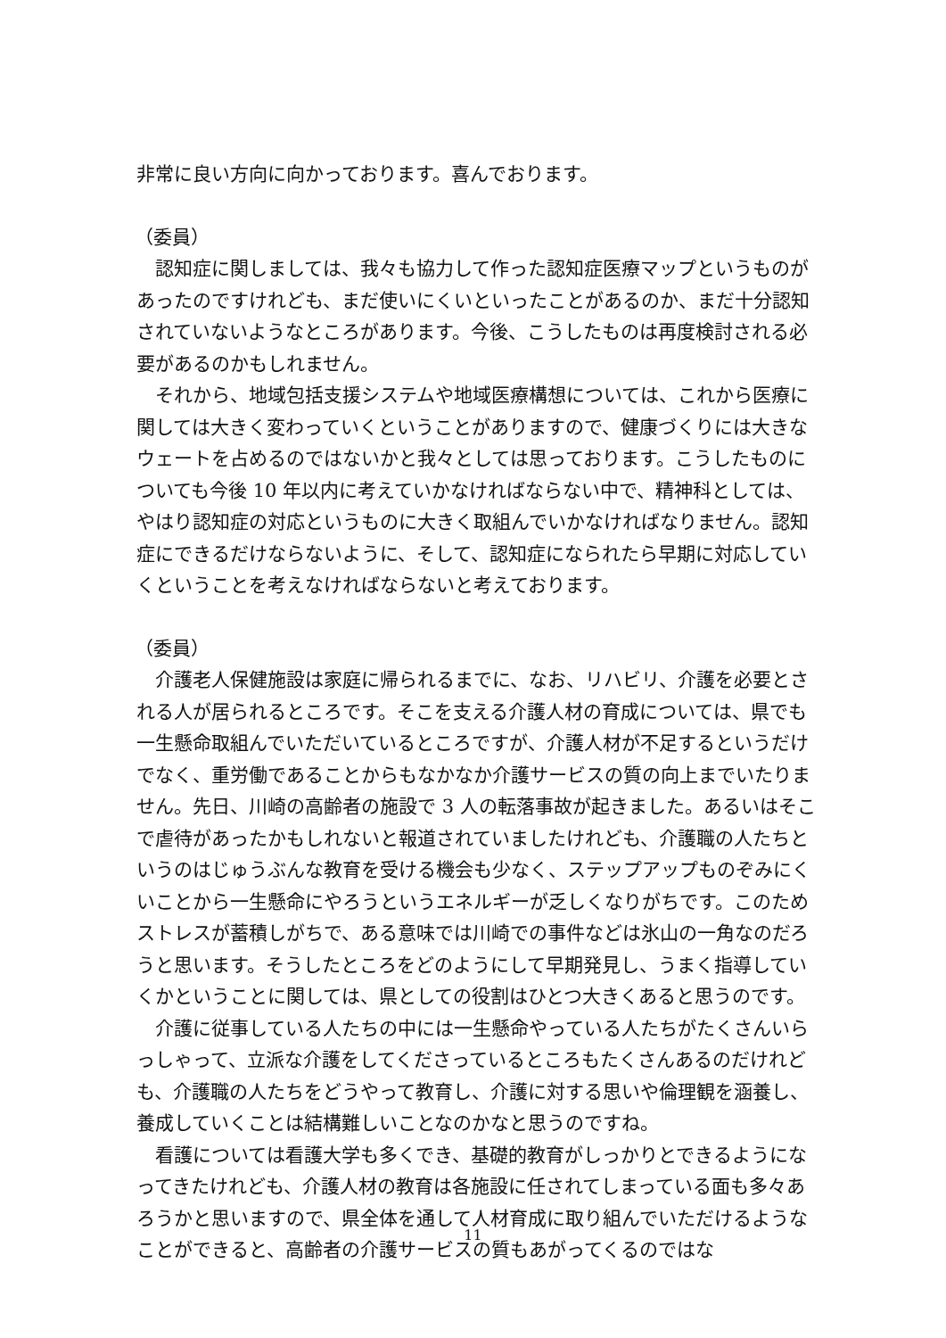非常に良い方向に向かっております。喜んでおります。
（委員）
認知症に関しましては、我々も協力して作った認知症医療マップというものがあったのですけれども、まだ使いにくいといったことがあるのか、まだ十分認知されていないようなところがあります。今後、こうしたものは再度検討される必要があるのかもしれません。
それから、地域包括支援システムや地域医療構想については、これから医療に関しては大きく変わっていくということがありますので、健康づくりには大きなウェートを占めるのではないかと我々としては思っております。こうしたものについても今後 10 年以内に考えていかなければならない中で、精神科としては、やはり認知症の対応というものに大きく取組んでいかなければなりません。認知症にできるだけならないように、そして、認知症になられたら早期に対応していくということを考えなければならないと考えております。
（委員）
介護老人保健施設は家庭に帰られるまでに、なお、リハビリ、介護を必要とされる人が居られるところです。そこを支える介護人材の育成については、県でも一生懸命取組んでいただいているところですが、介護人材が不足するというだけでなく、重労働であることからもなかなか介護サービスの質の向上までいたりません。先日、川崎の高齢者の施設で 3 人の転落事故が起きました。あるいはそこで虐待があったかもしれないと報道されていましたけれども、介護職の人たちというのはじゅうぶんな教育を受ける機会も少なく、ステップアップものぞみにくいことから一生懸命にやろうというエネルギーが乏しくなりがちです。このためストレスが蓄積しがちで、ある意味では川崎での事件などは氷山の一角なのだろうと思います。そうしたところをどのようにして早期発見し、うまく指導していくかということに関しては、県としての役割はひとつ大きくあると思うのです。
介護に従事している人たちの中には一生懸命やっている人たちがたくさんいらっしゃって、立派な介護をしてくださっているところもたくさんあるのだけれども、介護職の人たちをどうやって教育し、介護に対する思いや倫理観を涵養し、養成していくことは結構難しいことなのかなと思うのですね。
看護については看護大学も多くでき、基礎的教育がしっかりとできるようになってきたけれども、介護人材の教育は各施設に任されてしまっている面も多々あろうかと思いますので、県全体を通して人材育成に取り組んでいただけるようなことができると、高齢者の介護サービスの質もあがってくるのではな
11